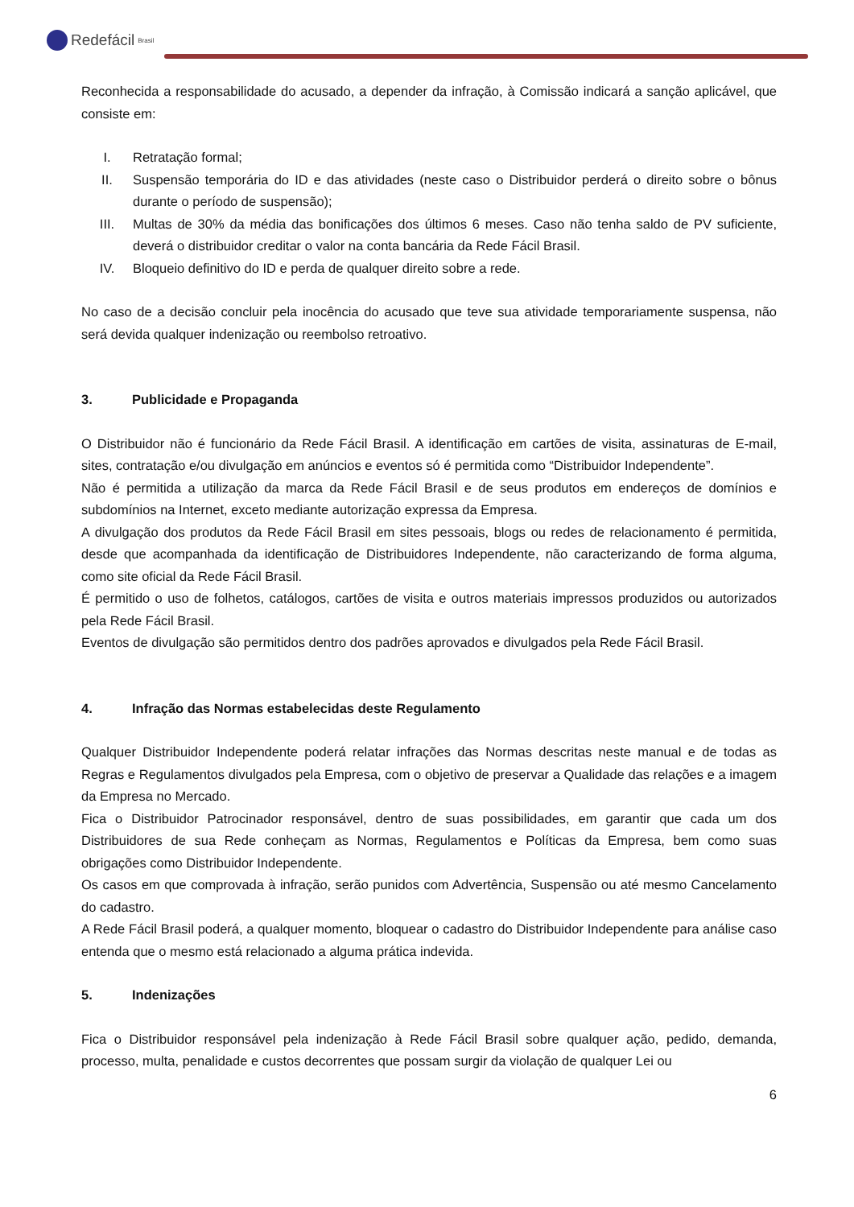Redefácil Brasil
Reconhecida a responsabilidade do acusado, a depender da infração, à Comissão indicará a sanção aplicável, que consiste em:
I. Retratação formal;
II. Suspensão temporária do ID e das atividades (neste caso o Distribuidor perderá o direito sobre o bônus durante o período de suspensão);
III. Multas de 30% da média das bonificações dos últimos 6 meses. Caso não tenha saldo de PV suficiente, deverá o distribuidor creditar o valor na conta bancária da Rede Fácil Brasil.
IV. Bloqueio definitivo do ID e perda de qualquer direito sobre a rede.
No caso de a decisão concluir pela inocência do acusado que teve sua atividade temporariamente suspensa, não será devida qualquer indenização ou reembolso retroativo.
3. Publicidade e Propaganda
O Distribuidor não é funcionário da Rede Fácil Brasil. A identificação em cartões de visita, assinaturas de E-mail, sites, contratação e/ou divulgação em anúncios e eventos só é permitida como “Distribuidor Independente”.
Não é permitida a utilização da marca da Rede Fácil Brasil e de seus produtos em endereços de domínios e subdomínios na Internet, exceto mediante autorização expressa da Empresa.
A divulgação dos produtos da Rede Fácil Brasil em sites pessoais, blogs ou redes de relacionamento é permitida, desde que acompanhada da identificação de Distribuidores Independente, não caracterizando de forma alguma, como site oficial da Rede Fácil Brasil.
É permitido o uso de folhetos, catálogos, cartões de visita e outros materiais impressos produzidos ou autorizados pela Rede Fácil Brasil.
Eventos de divulgação são permitidos dentro dos padrões aprovados e divulgados pela Rede Fácil Brasil.
4. Infração das Normas estabelecidas deste Regulamento
Qualquer Distribuidor Independente poderá relatar infrações das Normas descritas neste manual e de todas as Regras e Regulamentos divulgados pela Empresa, com o objetivo de preservar a Qualidade das relações e a imagem da Empresa no Mercado.
Fica o Distribuidor Patrocinador responsável, dentro de suas possibilidades, em garantir que cada um dos Distribuidores de sua Rede conheçam as Normas, Regulamentos e Políticas da Empresa, bem como suas obrigações como Distribuidor Independente.
Os casos em que comprovada à infração, serão punidos com Advertência, Suspensão ou até mesmo Cancelamento do cadastro.
A Rede Fácil Brasil poderá, a qualquer momento, bloquear o cadastro do Distribuidor Independente para análise caso entenda que o mesmo está relacionado a alguma prática indevida.
5. Indenizações
Fica o Distribuidor responsável pela indenização à Rede Fácil Brasil sobre qualquer ação, pedido, demanda, processo, multa, penalidade e custos decorrentes que possam surgir da violação de qualquer Lei ou
6